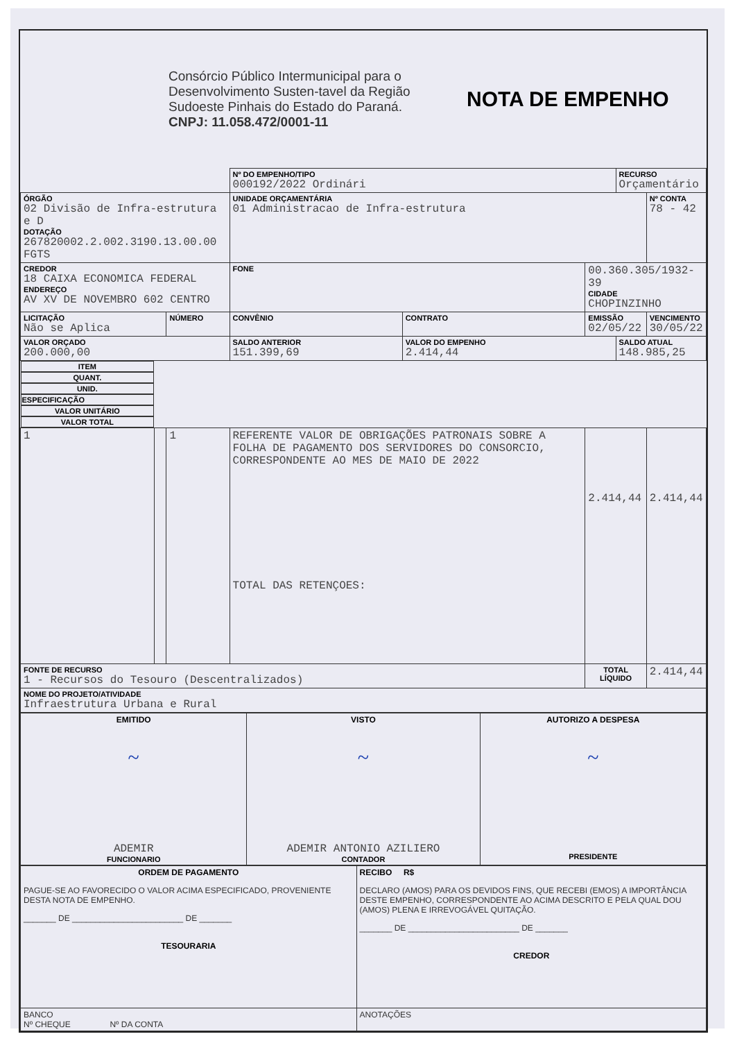Consórcio Público Intermunicipal para o Desenvolvimento Susten-tavel da Região Sudoeste Pinhais do Estado do Paraná.
CNPJ: 11.058.472/0001-11
NOTA DE EMPENHO
| | | | | Nº DO EMPENHO/TIPO 000192/2022 Ordinári | | | RECURSO Orçamentário | |
| ÓRGÃO 02 Divisão de Infra-estrutura e D DOTAÇÃO 267820002.2.002.3190.13.00.00 FGTS | | | | UNIDADE ORÇAMENTÁRIA 01 Administracao de Infra-estrutura | | | | Nº CONTA 78 - 42 |
| CREDOR 18 CAIXA ECONOMICA FEDERAL ENDEREÇO AV XV DE NOVEMBRO 602 CENTRO | | | | FONE | | 00.360.305/1932-39 CIDADE CHOPINZINHO | | |
| LICITAÇÃO Não se Aplica | | NÚMERO | | CONVÊNIO | CONTRATO | EMISSÃO 02/05/22 | | VENCIMENTO 30/05/22 |
| VALOR ORÇADO 200.000,00 | | | SALDO ANTERIOR 151.399,69 | | VALOR DO EMPENHO 2.414,44 | | SALDO ATUAL 148.985,25 | |
| ITEM | QUANT. | UNID. | ESPECIFICAÇÃO | | | VALOR UNITÁRIO | | VALOR TOTAL |
| 1 | | 1 | REFERENTE VALOR DE OBRIGAÇÕES PATRONAIS SOBRE A FOLHA DE PAGAMENTO DOS SERVIDORES DO CONSORCIO, CORRESPONDENTE AO MES DE MAIO DE 2022 TOTAL DAS RETENÇOES: | | | 2.414,44 | | 2.414,44 |
| FONTE DE RECURSO 1 - Recursos do Tesouro (Descentralizados) | | | | | | TOTAL LÍQUIDO | | 2.414,44 |
| NOME DO PROJETO/ATIVIDADE Infraestrutura Urbana e Rural | | | | | | | | |
| EMITIDO ~ ADEMIR FUNCIONARIO | VISTO ~ ADEMIR ANTONIO AZILIERO CONTADOR | AUTORIZO A DESPESA ~ PRESIDENTE |
| ORDEM DE PAGAMENTO PAGUE-SE AO FAVORECIDO O VALOR ACIMA ESPECIFICADO, PROVENIENTE DESTA NOTA DE EMPENHO. _______ DE ________________________ DE _______ TESOURARIA | RECIBO R$ DECLARO (AMOS) PARA OS DEVIDOS FINS, QUE RECEBI (EMOS) A IMPORTÂNCIA DESTE EMPENHO, CORRESPONDENTE AO ACIMA DESCRITO E PELA QUAL DOU (AMOS) PLENA E IRREVOGÁVEL QUITAÇÃO. _______ DE ________________________ DE _______ CREDOR |
| BANCO Nº CHEQUE Nº DA CONTA | ANOTAÇÕES |